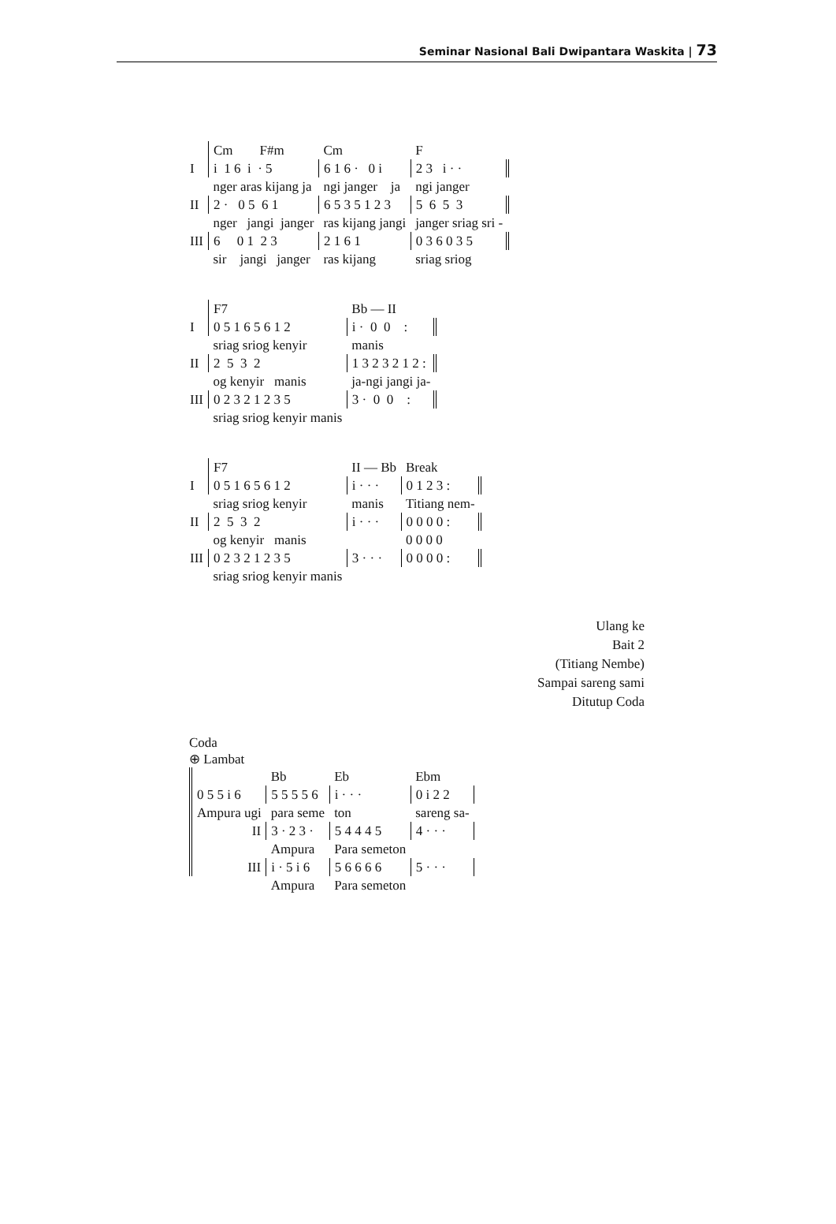Seminar Nasional Bali Dwipantara Waskita | 73
| | Cm F#m | Cm | F |
| I | i 1 6 i · 5 | 6 1 6 · 0 i | 2 3 i · · |
| | nger aras kijang ja | ngi janger ja | ngi janger |
| II | 2 · 0 5 6 1 | 6 5 3 5 1 2 3 | 5 6 5 3 |
| | nger jangi janger | ras kijang jangi | janger sriag sri - |
| III | 6 0 1 2 3 | 2 1 6 1 | 0 3 6 0 3 5 |
| | sir jangi janger | ras kijang | sriag sriog |
| | F7 | Bb — II |
| I | 0 5 1 6 5 6 1 2 | i · 0 0 : |
| | sriag sriog kenyir | manis |
| II | 2 5 3 2 | 1 3 2 3 2 1 2 : |
| | og kenyir manis | ja-ngi jangi ja- |
| III | 0 2 3 2 1 2 3 5 | 3 · 0 0 : |
| | sriag sriog kenyir manis | |
| | F7 | II — Bb | Break |
| I | 0 5 1 6 5 6 1 2 | i · · · | 0 1 2 3 : |
| | sriag sriog kenyir | manis | Titiang nem- |
| II | 2 5 3 2 | i · · · | 0 0 0 0 : |
| | og kenyir manis | | 0 0 0 0 |
| III | 0 2 3 2 1 2 3 5 | 3 · · · | 0 0 0 0 : |
| | sriag sriog kenyir manis | | |
Ulang ke
Bait 2
(Titiang Nembe)
Sampai sareng sami
Ditutup Coda
Coda
⊕ Lambat
| | | Bb | Eb | Ebm |
| | 0 5 5 i 6 | 5 5 5 5 6 | i · · · | 0 i 2 2 |
| | Ampura ugi | para seme | ton | sareng sa- |
| | II | 3 · 2 3 · | 5 4 4 4 5 | 4 · · · |
| | | Ampura | Para semeton | |
| | III | i · 5 i 6 | 5 6 6 6 6 | 5 · · · |
| | | Ampura | Para semeton | |